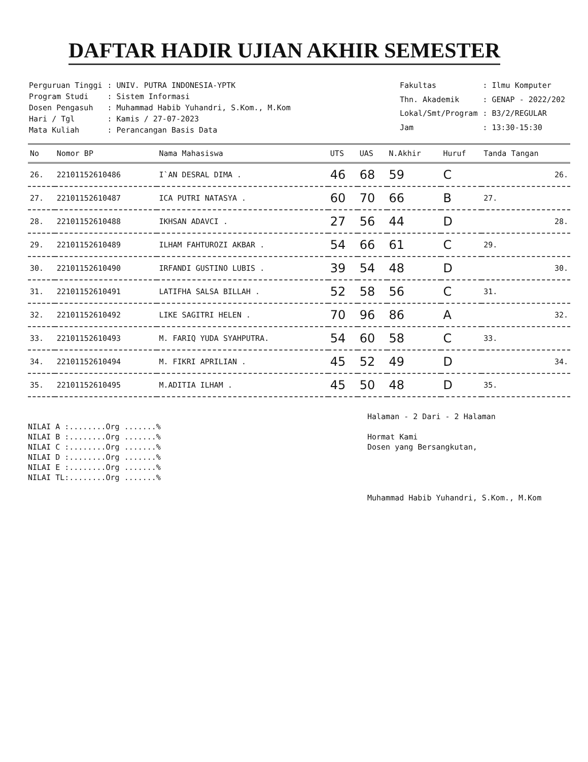DAFTAR HADIR UJIAN AKHIR SEMESTER
| Perguruan Tinggi | : UNIV. PUTRA INDONESIA-YPTK |
| Program Studi | : Sistem Informasi |
| Dosen Pengasuh | : Muhammad Habib Yuhandri, S.Kom., M.Kom |
| Hari / Tgl | : Kamis / 27-07-2023 |
| Mata Kuliah | : Perancangan Basis Data |
| Fakultas | : Ilmu Komputer |
| Thn. Akademik | : GENAP - 2022/202 |
| Lokal/Smt/Program | : B3/2/REGULAR |
| Jam | : 13:30-15:30 |
| No | Nomor BP | Nama Mahasiswa | UTS | UAS | N.Akhir | Huruf | Tanda Tangan |
| --- | --- | --- | --- | --- | --- | --- | --- |
| 26. | 22101152610486 | I`AN DESRAL DIMA . | 46 | 68 | 59 | C | 26. |
| 27. | 22101152610487 | ICA PUTRI NATASYA . | 60 | 70 | 66 | B | 27. |
| 28. | 22101152610488 | IKHSAN ADAVCI . | 27 | 56 | 44 | D | 28. |
| 29. | 22101152610489 | ILHAM FAHTUROZI AKBAR . | 54 | 66 | 61 | C | 29. |
| 30. | 22101152610490 | IRFANDI GUSTINO LUBIS . | 39 | 54 | 48 | D | 30. |
| 31. | 22101152610491 | LATIFHA SALSA BILLAH . | 52 | 58 | 56 | C | 31. |
| 32. | 22101152610492 | LIKE SAGITRI HELEN . | 70 | 96 | 86 | A | 32. |
| 33. | 22101152610493 | M. FARIQ YUDA SYAHPUTRA. | 54 | 60 | 58 | C | 33. |
| 34. | 22101152610494 | M. FIKRI APRILIAN . | 45 | 52 | 49 | D | 34. |
| 35. | 22101152610495 | M.ADITIA ILHAM . | 45 | 50 | 48 | D | 35. |
NILAI A :........Org .......%
NILAI B :........Org .......%
NILAI C :........Org .......%
NILAI D :........Org .......%
NILAI E :........Org .......%
NILAI TL:........Org .......%
Halaman - 2 Dari - 2 Halaman
Hormat Kami
Dosen yang Bersangkutan,
Muhammad Habib Yuhandri, S.Kom., M.Kom